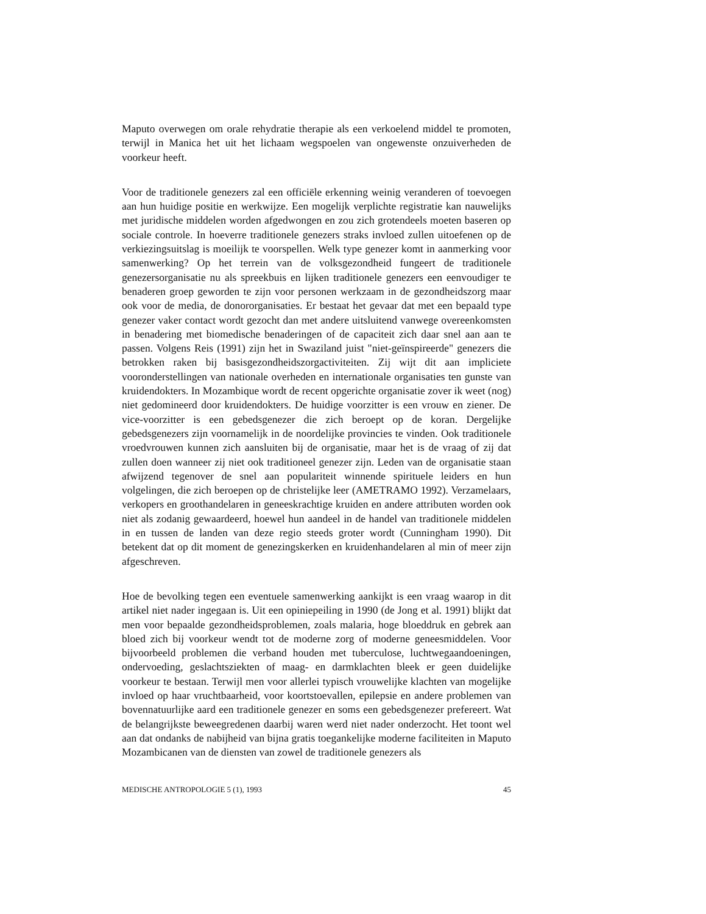Maputo overwegen om orale rehydratie therapie als een verkoelend middel te promoten, terwijl in Manica het uit het lichaam wegspoelen van ongewenste onzuiverheden de voorkeur heeft.
Voor de traditionele genezers zal een officiële erkenning weinig veranderen of toevoegen aan hun huidige positie en werkwijze. Een mogelijk verplichte registratie kan nauwelijks met juridische middelen worden afgedwongen en zou zich grotendeels moeten baseren op sociale controle. In hoeverre traditionele genezers straks invloed zullen uitoefenen op de verkiezingsuitslag is moeilijk te voorspellen. Welk type genezer komt in aanmerking voor samenwerking? Op het terrein van de volksgezondheid fungeert de traditionele genezersorganisatie nu als spreekbuis en lijken traditionele genezers een eenvoudiger te benaderen groep geworden te zijn voor personen werkzaam in de gezondheidszorg maar ook voor de media, de donororganisaties. Er bestaat het gevaar dat met een bepaald type genezer vaker contact wordt gezocht dan met andere uitsluitend vanwege overeenkomsten in benadering met biomedische benaderingen of de capaciteit zich daar snel aan aan te passen. Volgens Reis (1991) zijn het in Swaziland juist "niet-geïnspireerde" genezers die betrokken raken bij basisgezondheidszorgactiviteiten. Zij wijt dit aan impliciete vooronderstellingen van nationale overheden en internationale organisaties ten gunste van kruidendokters. In Mozambique wordt de recent opgerichte organisatie zover ik weet (nog) niet gedomineerd door kruidendokters. De huidige voorzitter is een vrouw en ziener. De vice-voorzitter is een gebedsgenezer die zich beroept op de koran. Dergelijke gebedsgenezers zijn voornamelijk in de noordelijke provincies te vinden. Ook traditionele vroedvrouwen kunnen zich aansluiten bij de organisatie, maar het is de vraag of zij dat zullen doen wanneer zij niet ook traditioneel genezer zijn. Leden van de organisatie staan afwijzend tegenover de snel aan populariteit winnende spirituele leiders en hun volgelingen, die zich beroepen op de christelijke leer (AMETRAMO 1992). Verzamelaars, verkopers en groothandelaren in geneeskrachtige kruiden en andere attributen worden ook niet als zodanig gewaardeerd, hoewel hun aandeel in de handel van traditionele middelen in en tussen de landen van deze regio steeds groter wordt (Cunningham 1990). Dit betekent dat op dit moment de genezingskerken en kruidenhandelaren al min of meer zijn afgeschreven.
Hoe de bevolking tegen een eventuele samenwerking aankijkt is een vraag waarop in dit artikel niet nader ingegaan is. Uit een opiniepeiling in 1990 (de Jong et al. 1991) blijkt dat men voor bepaalde gezondheidsproblemen, zoals malaria, hoge bloeddruk en gebrek aan bloed zich bij voorkeur wendt tot de moderne zorg of moderne geneesmiddelen. Voor bijvoorbeeld problemen die verband houden met tuberculose, luchtwegaandoeningen, ondervoeding, geslachtsziekten of maag- en darmklachten bleek er geen duidelijke voorkeur te bestaan. Terwijl men voor allerlei typisch vrouwelijke klachten van mogelijke invloed op haar vruchtbaarheid, voor koortstoevallen, epilepsie en andere problemen van bovennatuurlijke aard een traditionele genezer en soms een gebedsgenezer prefereert. Wat de belangrijkste beweegredenen daarbij waren werd niet nader onderzocht. Het toont wel aan dat ondanks de nabijheid van bijna gratis toegankelijke moderne faciliteiten in Maputo Mozambicanen van de diensten van zowel de traditionele genezers als
MEDISCHE ANTROPOLOGIE 5 (1), 1993 45